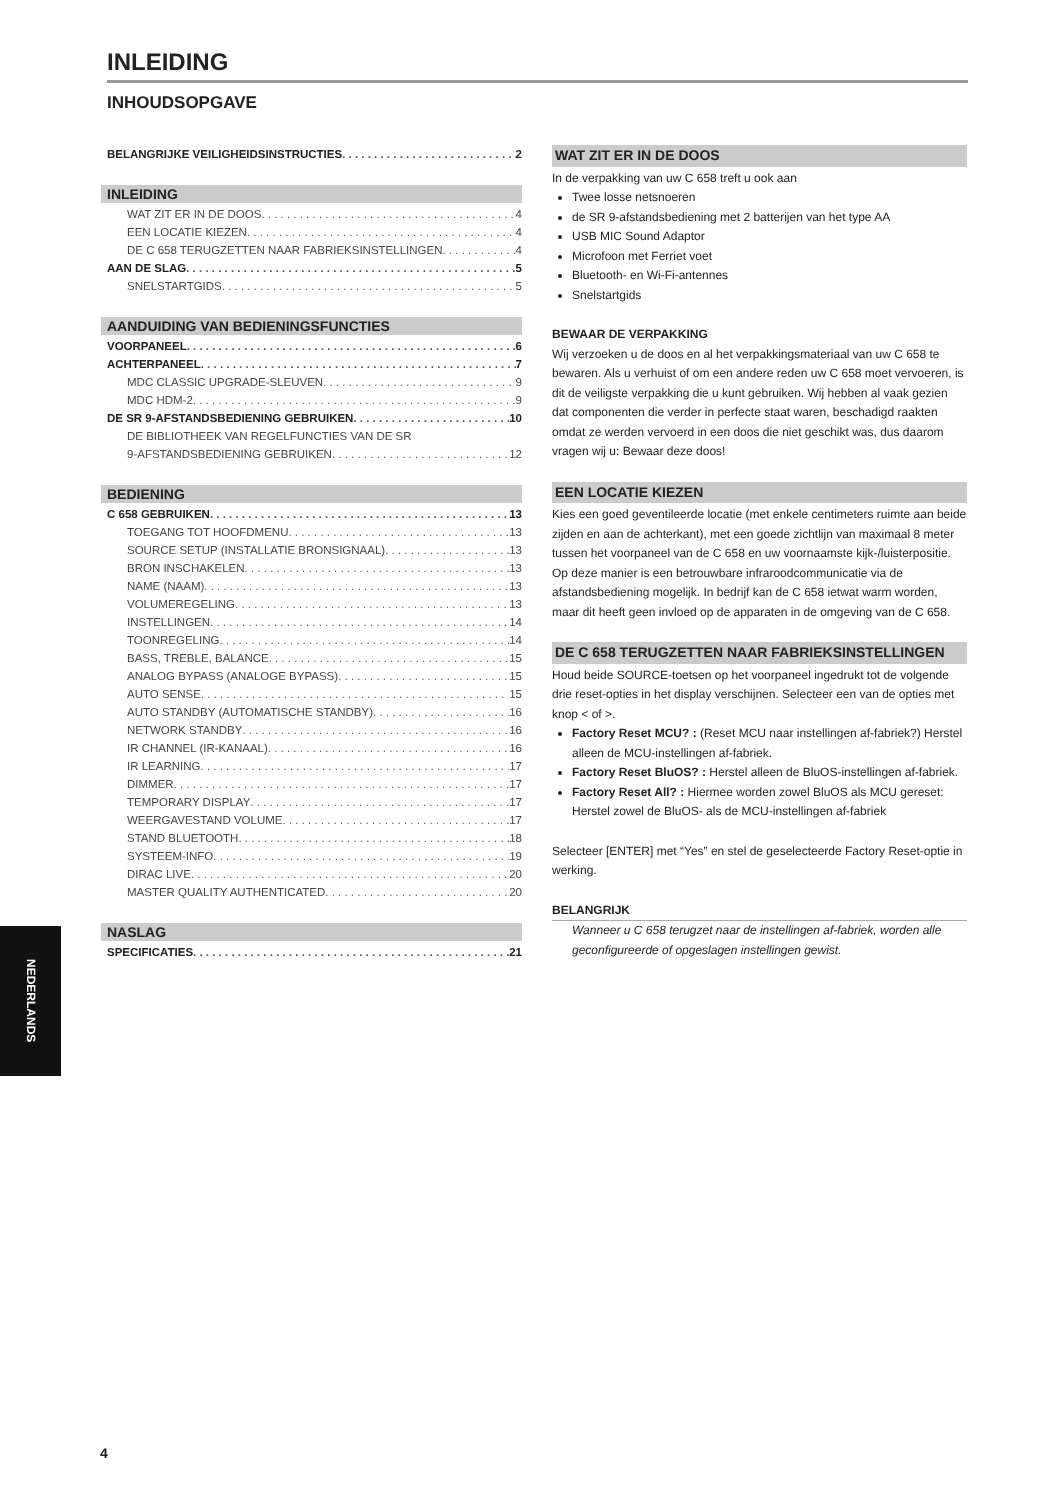INLEIDING
INHOUDSOPGAVE
BELANGRIJKE VEILIGHEIDSINSTRUCTIES 2
INLEIDING
WAT ZIT ER IN DE DOOS 4
EEN LOCATIE KIEZEN 4
DE C 658 TERUGZETTEN NAAR FABRIEKSINSTELLINGEN 4
AAN DE SLAG 5
SNELSTARTGIDS 5
AANDUIDING VAN BEDIENINGSFUNCTIES
VOORPANEEL 6
ACHTERPANEEL 7
MDC CLASSIC UPGRADE-SLEUVEN 9
MDC HDM-2 9
DE SR 9-AFSTANDSBEDIENING GEBRUIKEN 10
DE BIBLIOTHEEK VAN REGELFUNCTIES VAN DE SR
9-AFSTANDSBEDIENING GEBRUIKEN 12
BEDIENING
C 658 GEBRUIKEN 13
TOEGANG TOT HOOFDMENU 13
SOURCE SETUP (INSTALLATIE BRONSIGNAAL) 13
BRON INSCHAKELEN 13
NAME (NAAM) 13
VOLUMEREGELING 13
INSTELLINGEN 14
TOONREGELING 14
BASS, TREBLE, BALANCE 15
ANALOG BYPASS (ANALOGE BYPASS) 15
AUTO SENSE 15
AUTO STANDBY (AUTOMATISCHE STANDBY) 16
NETWORK STANDBY 16
IR CHANNEL (IR-KANAAL) 16
IR LEARNING 17
DIMMER 17
TEMPORARY DISPLAY 17
WEERGAVESTAND VOLUME 17
STAND BLUETOOTH 18
SYSTEEM-INFO 19
DIRAC LIVE 20
MASTER QUALITY AUTHENTICATED 20
NASLAG
SPECIFICATIES 21
WAT ZIT ER IN DE DOOS
In de verpakking van uw C 658 treft u ook aan
Twee losse netsnoeren
de SR 9-afstandsbediening met 2 batterijen van het type AA
USB MIC Sound Adaptor
Microfoon met Ferriet voet
Bluetooth- en Wi-Fi-antennes
Snelstartgids
BEWAAR DE VERPAKKING
Wij verzoeken u de doos en al het verpakkingsmateriaal van uw C 658 te bewaren. Als u verhuist of om een andere reden uw C 658 moet vervoeren, is dit de veiligste verpakking die u kunt gebruiken. Wij hebben al vaak gezien dat componenten die verder in perfecte staat waren, beschadigd raakten omdat ze werden vervoerd in een doos die niet geschikt was, dus daarom vragen wij u: Bewaar deze doos!
EEN LOCATIE KIEZEN
Kies een goed geventileerde locatie (met enkele centimeters ruimte aan beide zijden en aan de achterkant), met een goede zichtlijn van maximaal 8 meter tussen het voorpaneel van de C 658 en uw voornaamste kijk-/luisterpositie. Op deze manier is een betrouwbare infraroodcommunicatie via de afstandsbediening mogelijk. In bedrijf kan de C 658 ietwat warm worden, maar dit heeft geen invloed op de apparaten in de omgeving van de C 658.
DE C 658 TERUGZETTEN NAAR FABRIEKSINSTELLINGEN
Houd beide SOURCE-toetsen op het voorpaneel ingedrukt tot de volgende drie reset-opties in het display verschijnen. Selecteer een van de opties met knop < of >.
Factory Reset MCU? : (Reset MCU naar instellingen af-fabriek?) Herstel alleen de MCU-instellingen af-fabriek.
Factory Reset BluOS? : Herstel alleen de BluOS-instellingen af-fabriek.
Factory Reset All? : Hiermee worden zowel BluOS als MCU gereset: Herstel zowel de BluOS- als de MCU-instellingen af-fabriek
Selecteer [ENTER] met “Yes” en stel de geselecteerde Factory Reset-optie in werking.
BELANGRIJK
Wanneer u C 658 terugzet naar de instellingen af-fabriek, worden alle geconfigureerde of opgeslagen instellingen gewist.
NEDERLANDS
4